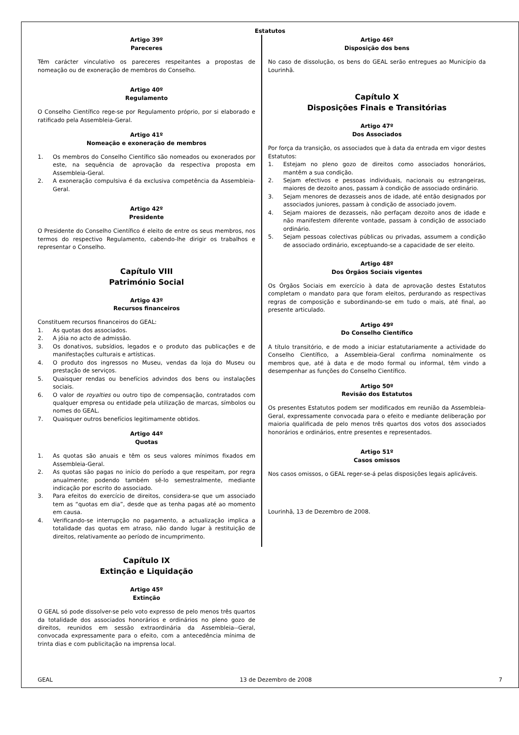Estatutos
Artigo 39º
Pareceres
Têm carácter vinculativo os pareceres respeitantes a propostas de nomeação ou de exoneração de membros do Conselho.
Artigo 40º
Regulamento
O Conselho Científico rege-se por Regulamento próprio, por si elaborado e ratificado pela Assembleia-Geral.
Artigo 41º
Nomeação e exoneração de membros
1. Os membros do Conselho Científico são nomeados ou exonerados por este, na sequência de aprovação da respectiva proposta em Assembleia-Geral.
2. A exoneração compulsiva é da exclusiva competência da Assembleia-Geral.
Artigo 42º
Presidente
O Presidente do Conselho Científico é eleito de entre os seus membros, nos termos do respectivo Regulamento, cabendo-lhe dirigir os trabalhos e representar o Conselho.
Capítulo VIII
Património Social
Artigo 43º
Recursos financeiros
Constituem recursos financeiros do GEAL:
1. As quotas dos associados.
2. A jóia no acto de admissão.
3. Os donativos, subsídios, legados e o produto das publicações e de manifestações culturais e artísticas.
4. O produto dos ingressos no Museu, vendas da loja do Museu ou prestação de serviços.
5. Quaisquer rendas ou benefícios advindos dos bens ou instalações sociais.
6. O valor de royalties ou outro tipo de compensação, contratados com qualquer empresa ou entidade pela utilização de marcas, símbolos ou nomes do GEAL.
7. Quaisquer outros benefícios legitimamente obtidos.
Artigo 44º
Quotas
1. As quotas são anuais e têm os seus valores mínimos fixados em Assembleia-Geral.
2. As quotas são pagas no início do período a que respeitam, por regra anualmente; podendo também sê-lo semestralmente, mediante indicação por escrito do associado.
3. Para efeitos do exercício de direitos, considera-se que um associado tem as “quotas em dia”, desde que as tenha pagas até ao momento em causa.
4. Verificando-se interrupção no pagamento, a actualização implica a totalidade das quotas em atraso, não dando lugar à restituição de direitos, relativamente ao período de incumprimento.
Capítulo IX
Extinção e Liquidação
Artigo 45º
Extinção
O GEAL só pode dissolver-se pelo voto expresso de pelo menos três quartos da totalidade dos associados honorários e ordinários no pleno gozo de direitos, reunidos em sessão extraordinária da Assembleia--Geral, convocada expressamente para o efeito, com a antecedência mínima de trinta dias e com publicitação na imprensa local.
Artigo 46º
Disposição dos bens
No caso de dissolução, os bens do GEAL serão entregues ao Município da Lourinhã.
Capítulo X
Disposições Finais e Transitórias
Artigo 47º
Dos Associados
Por força da transição, os associados que à data da entrada em vigor destes Estatutos:
1. Estejam no pleno gozo de direitos como associados honorários, mantêm a sua condição.
2. Sejam efectivos e pessoas individuais, nacionais ou estrangeiras, maiores de dezoito anos, passam à condição de associado ordinário.
3. Sejam menores de dezasseis anos de idade, até então designados por associados juniores, passam à condição de associado jovem.
4. Sejam maiores de dezasseis, não perfaçam dezoito anos de idade e não manifestem diferente vontade, passam à condição de associado ordinário.
5. Sejam pessoas colectivas públicas ou privadas, assumem a condição de associado ordinário, exceptuando-se a capacidade de ser eleito.
Artigo 48º
Dos Órgãos Sociais vigentes
Os Órgãos Sociais em exercício à data de aprovação destes Estatutos completam o mandato para que foram eleitos, perdurando as respectivas regras de composição e subordinando-se em tudo o mais, até final, ao presente articulado.
Artigo 49º
Do Conselho Científico
A título transitório, e de modo a iniciar estatutariamente a actividade do Conselho Científico, a Assembleia-Geral confirma nominalmente os membros que, até à data e de modo formal ou informal, têm vindo a desempenhar as funções do Conselho Científico.
Artigo 50º
Revisão dos Estatutos
Os presentes Estatutos podem ser modificados em reunião da Assembleia-Geral, expressamente convocada para o efeito e mediante deliberação por maioria qualificada de pelo menos três quartos dos votos dos associados honorários e ordinários, entre presentes e representados.
Artigo 51º
Casos omissos
Nos casos omissos, o GEAL reger-se-á pelas disposições legais aplicáveis.
Lourinhã, 13 de Dezembro de 2008.
GEAL 13 de Dezembro de 2008 7